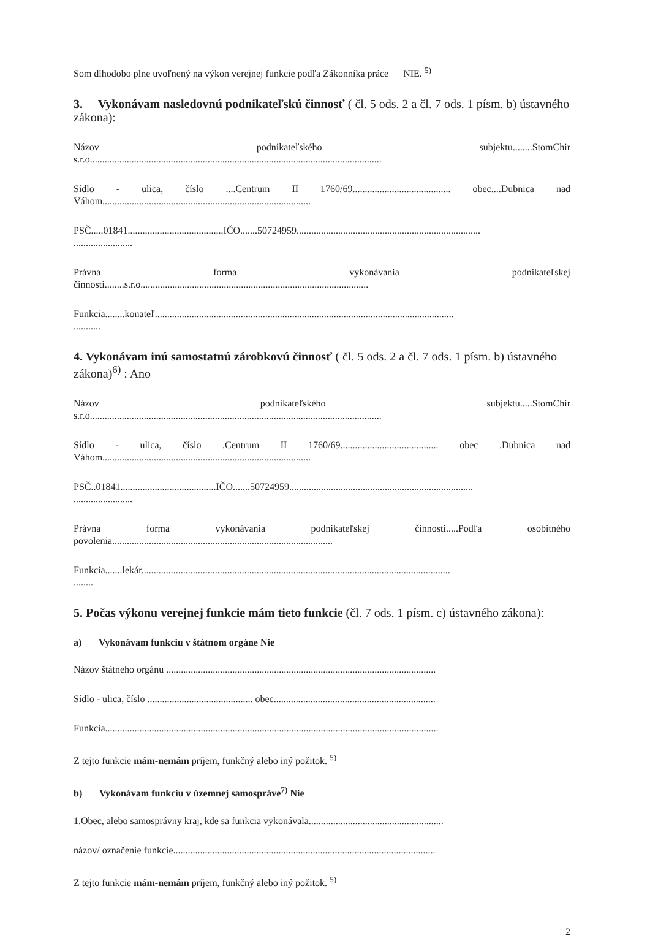Som dlhodobo plne uvoľnený na výkon verejnej funkcie podľa Zákonníka práce NIE. <sup>5)</sup>
3. Vykonávam nasledovnú podnikateľskú činnosť ( čl. 5 ods. 2 a čl. 7 ods. 1 písm. b) ústavného zákona):
Názov podnikateľského subjektu........StomChir
s.r.o.......................................................................................................................
Sídlo - ulica, číslo ....Centrum II 1760/69........................................ obec....Dubnica nad
Váhom.....................................................................................
PSČ.....01841.......................................IČO.......50724959...........................................................................
........................
Právna forma vykonávania podnikateľskej
činnosti........s.r.o.............................................................................................
Funkcia........konateľ..........................................................................................................................
...........
4. Vykonávam inú samostatnú zárobkovú činnosť ( čl. 5 ods. 2 a čl. 7 ods. 1 písm. b) ústavného zákona)<sup>6)</sup> : Ano
Názov podnikateľského subjektu.....StomChir
s.r.o.......................................................................................................................
Sídlo - ulica, číslo .Centrum II 1760/69........................................ obec .Dubnica nad
Váhom.....................................................................................
PSČ..01841.......................................IČO.......50724959...........................................................................
........................
Právna forma vykonávania podnikateľskej činnosti.....Podľa osobitného
povolenia..........................................................................................
Funkcia.......lekár..............................................................................................................................
........
5. Počas výkonu verejnej funkcie mám tieto funkcie (čl. 7 ods. 1 písm. c) ústavného zákona):
a) Vykonávam funkciu v štátnom orgáne Nie
Názov štátneho orgánu ..............................................................................................................
Sídlo - ulica, číslo ........................................... obec..................................................................
Funkcia........................................................................................................................................
Z tejto funkcie mám-nemám príjem, funkčný alebo iný požitok. <sup>5)</sup>
b) Vykonávam funkciu v územnej samospráve<sup>7)</sup> Nie
1.Obec, alebo samosprávny kraj, kde sa funkcia vykonávala.......................................................
názov/ označenie funkcie...........................................................................................................
Z tejto funkcie mám-nemám príjem, funkčný alebo iný požitok. <sup>5)</sup>
2